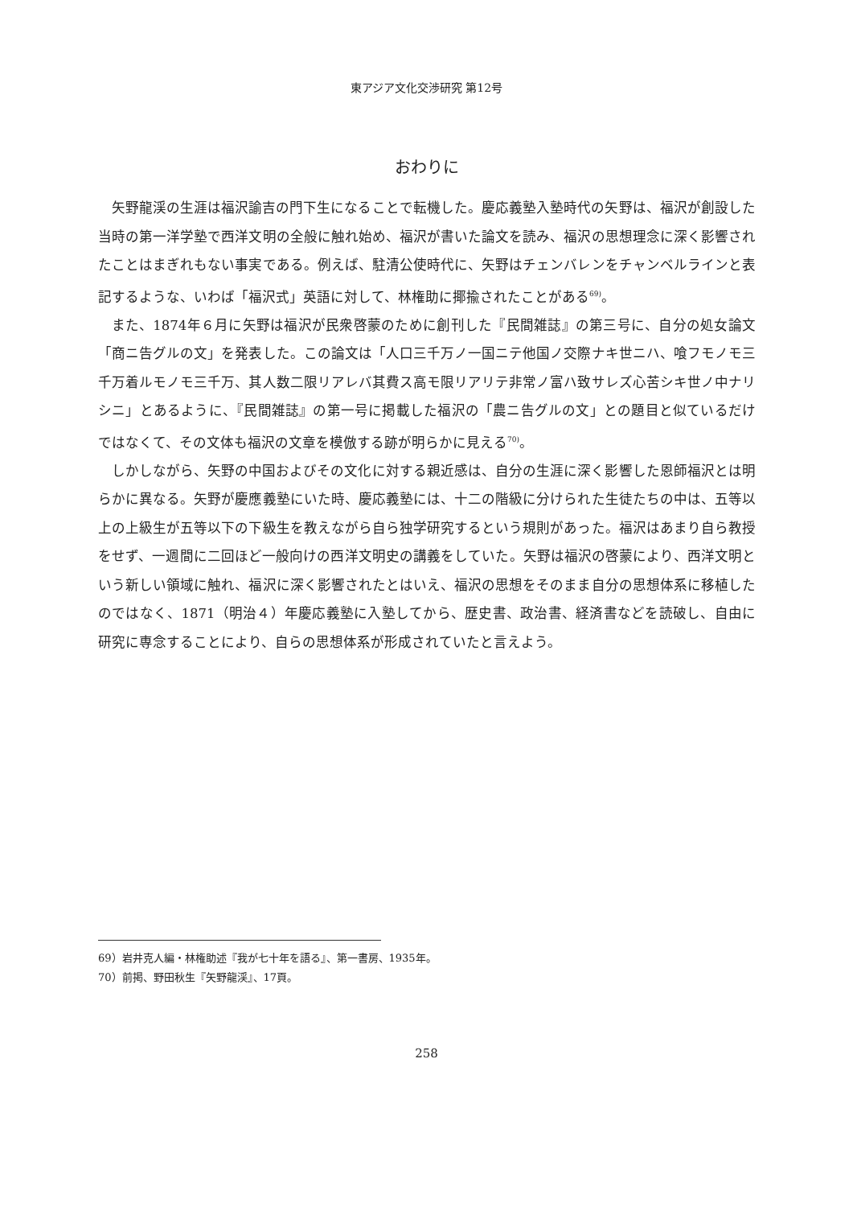東アジア文化交渉研究 第12号
おわりに
矢野龍渓の生涯は福沢諭吉の門下生になることで転機した。慶応義塾入塾時代の矢野は、福沢が創設した当時の第一洋学塾で西洋文明の全般に触れ始め、福沢が書いた論文を読み、福沢の思想理念に深く影響されたことはまぎれもない事実である。例えば、駐清公使時代に、矢野はチェンバレンをチャンベルラインと表記するような、いわば「福沢式」英語に対して、林権助に揶揄されたことがある<sup>69)</sup>。
また、1874年６月に矢野は福沢が民衆啓蒙のために創刊した『民間雑誌』の第三号に、自分の処女論文「商ニ告グルの文」を発表した。この論文は「人口三千万ノ一国ニテ他国ノ交際ナキ世ニハ、喰フモノモ三千万着ルモノモ三千万、其人数二限リアレバ其費ス高モ限リアリテ非常ノ富ハ致サレズ心苦シキ世ノ中ナリシニ」とあるように、『民間雑誌』の第一号に掲載した福沢の「農ニ告グルの文」との題目と似ているだけではなくて、その文体も福沢の文章を模倣する跡が明らかに見える<sup>70)</sup>。
しかしながら、矢野の中国およびその文化に対する親近感は、自分の生涯に深く影響した恩師福沢とは明らかに異なる。矢野が慶應義塾にいた時、慶応義塾には、十二の階級に分けられた生徒たちの中は、五等以上の上級生が五等以下の下級生を教えながら自ら独学研究するという規則があった。福沢はあまり自ら教授をせず、一週間に二回ほど一般向けの西洋文明史の講義をしていた。矢野は福沢の啓蒙により、西洋文明という新しい領域に触れ、福沢に深く影響されたとはいえ、福沢の思想をそのまま自分の思想体系に移植したのではなく、1871（明治４）年慶応義塾に入塾してから、歴史書、政治書、経済書などを読破し、自由に研究に専念することにより、自らの思想体系が形成されていたと言えよう。
69）岩井克人編・林権助述『我が七十年を語る』、第一書房、1935年。
70）前掲、野田秋生『矢野龍渓』、17頁。
258